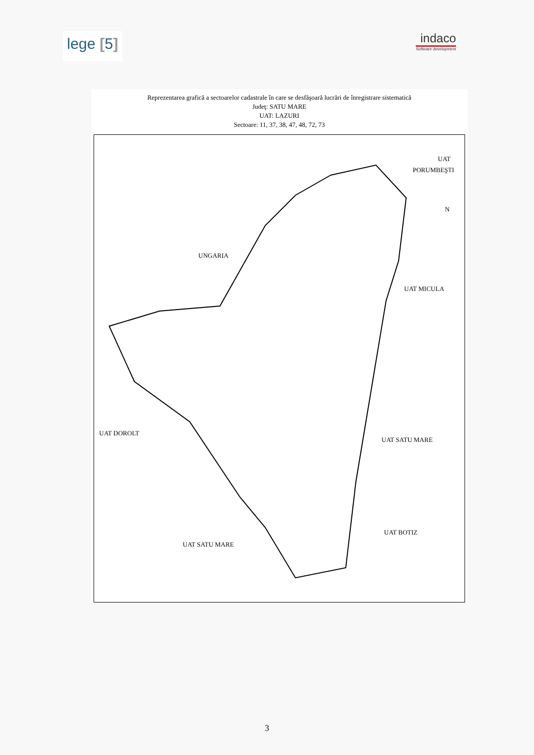lege [5]
indaco
Software development
Reprezentarea grafică a sectoarelor cadastrale în care se desfăşoară lucrări de înregistrare sistematică
Judeţ: SATU MARE
UAT: LAZURI
Sectoare: 11, 37, 38, 47, 48, 72, 73
UAT
PORUMBEŞTI
N
UNGARIA
UAT MICULA
UAT DOROLT
UAT SATU MARE
UAT BOTIZ
UAT SATU MARE
3